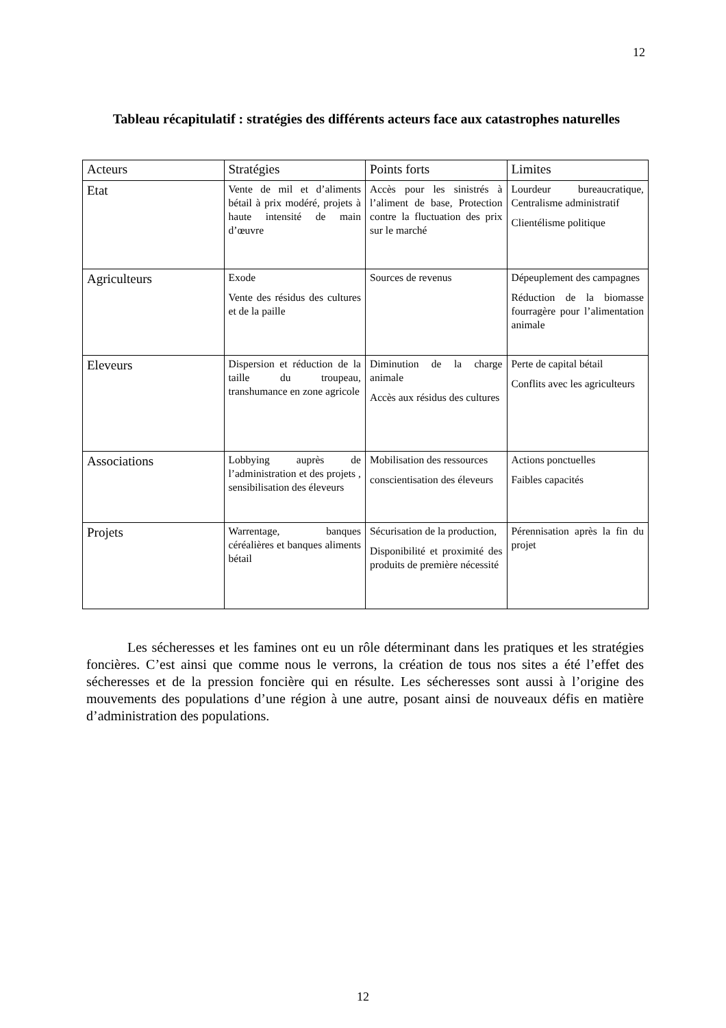12
Tableau récapitulatif : stratégies des différents acteurs face aux catastrophes naturelles
| Acteurs | Stratégies | Points forts | Limites |
| --- | --- | --- | --- |
| Etat | Vente de mil et d’aliments bétail à prix modéré, projets à haute intensité de main d’œuvre | Accès pour les sinistrés à l’aliment de base, Protection contre la fluctuation des prix sur le marché | Lourdeur bureaucratique, Centralisme administratif Clientélisme politique |
| Agriculteurs | Exode Vente des résidus des cultures et de la paille | Sources de revenus | Dépeuplement des campagnes Réduction de la biomasse fourragère pour l’alimentation animale |
| Eleveurs | Dispersion et réduction de la taille du troupeau, transhumance en zone agricole | Diminution de la charge animale Accès aux résidus des cultures | Perte de capital bétail Conflits avec les agriculteurs |
| Associations | Lobbying auprès de l’administration et des projets , sensibilisation des éleveurs | Mobilisation des ressources conscientisation des éleveurs | Actions ponctuelles Faibles capacités |
| Projets | Warrentage, banques céréalières et banques aliments bétail | Sécurisation de la production, Disponibilité et proximité des produits de première nécessité | Pérennisation après la fin du projet |
Les sécheresses et les famines ont eu un rôle déterminant dans les pratiques et les stratégies foncières. C’est ainsi que comme nous le verrons, la création de tous nos sites a été l’effet des sécheresses et de la pression foncière qui en résulte. Les sécheresses sont aussi à l’origine des mouvements des populations d’une région à une autre, posant ainsi de nouveaux défis en matière d’administration des populations.
12